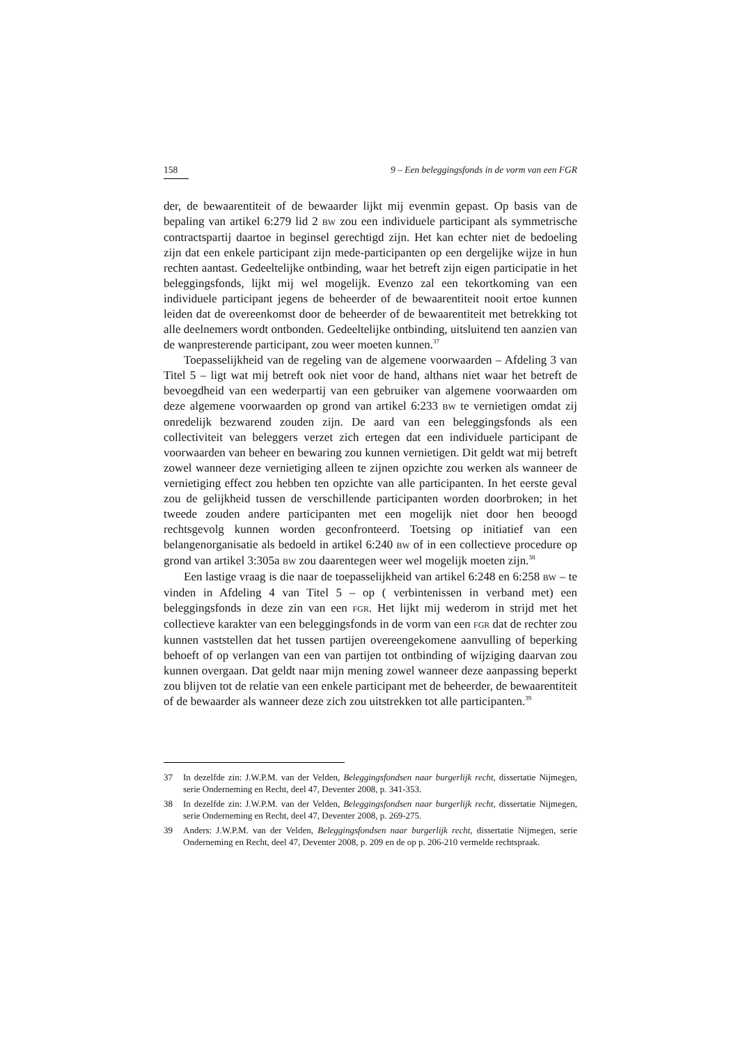158 9 – Een beleggingsfonds in de vorm van een FGR
der, de bewaarentiteit of de bewaarder lijkt mij evenmin gepast. Op basis van de bepaling van artikel 6:279 lid 2 BW zou een individuele participant als symmetrische contractspartij daartoe in beginsel gerechtigd zijn. Het kan echter niet de bedoeling zijn dat een enkele participant zijn mede-participanten op een dergelijke wijze in hun rechten aantast. Gedeeltelijke ontbinding, waar het betreft zijn eigen participatie in het beleggingsfonds, lijkt mij wel mogelijk. Evenzo zal een tekortkoming van een individuele participant jegens de beheerder of de bewaarentiteit nooit ertoe kunnen leiden dat de overeenkomst door de beheerder of de bewaarentiteit met betrekking tot alle deelnemers wordt ontbonden. Gedeeltelijke ontbinding, uitsluitend ten aanzien van de wanpresterende participant, zou weer moeten kunnen.<sup>37</sup>
Toepasselijkheid van de regeling van de algemene voorwaarden – Afdeling 3 van Titel 5 – ligt wat mij betreft ook niet voor de hand, althans niet waar het betreft de bevoegdheid van een wederpartij van een gebruiker van algemene voorwaarden om deze algemene voorwaarden op grond van artikel 6:233 BW te vernietigen omdat zij onredelijk bezwarend zouden zijn. De aard van een beleggingsfonds als een collectiviteit van beleggers verzet zich ertegen dat een individuele participant de voorwaarden van beheer en bewaring zou kunnen vernietigen. Dit geldt wat mij betreft zowel wanneer deze vernietiging alleen te zijnen opzichte zou werken als wanneer de vernietiging effect zou hebben ten opzichte van alle participanten. In het eerste geval zou de gelijkheid tussen de verschillende participanten worden doorbroken; in het tweede zouden andere participanten met een mogelijk niet door hen beoogd rechtsgevolg kunnen worden geconfronteerd. Toetsing op initiatief van een belangenorganisatie als bedoeld in artikel 6:240 BW of in een collectieve procedure op grond van artikel 3:305a BW zou daarentegen weer wel mogelijk moeten zijn.<sup>38</sup>
Een lastige vraag is die naar de toepasselijkheid van artikel 6:248 en 6:258 BW – te vinden in Afdeling 4 van Titel 5 – op ( verbintenissen in verband met) een beleggingsfonds in deze zin van een FGR. Het lijkt mij wederom in strijd met het collectieve karakter van een beleggingsfonds in de vorm van een FGR dat de rechter zou kunnen vaststellen dat het tussen partijen overeengekomene aanvulling of beperking behoeft of op verlangen van een van partijen tot ontbinding of wijziging daarvan zou kunnen overgaan. Dat geldt naar mijn mening zowel wanneer deze aanpassing beperkt zou blijven tot de relatie van een enkele participant met de beheerder, de bewaarentiteit of de bewaarder als wanneer deze zich zou uitstrekken tot alle participanten.<sup>39</sup>
37 In dezelfde zin: J.W.P.M. van der Velden, Beleggingsfondsen naar burgerlijk recht, dissertatie Nijmegen, serie Onderneming en Recht, deel 47, Deventer 2008, p. 341-353.
38 In dezelfde zin: J.W.P.M. van der Velden, Beleggingsfondsen naar burgerlijk recht, dissertatie Nijmegen, serie Onderneming en Recht, deel 47, Deventer 2008, p. 269-275.
39 Anders: J.W.P.M. van der Velden, Beleggingsfondsen naar burgerlijk recht, dissertatie Nijmegen, serie Onderneming en Recht, deel 47, Deventer 2008, p. 209 en de op p. 206-210 vermelde rechtspraak.